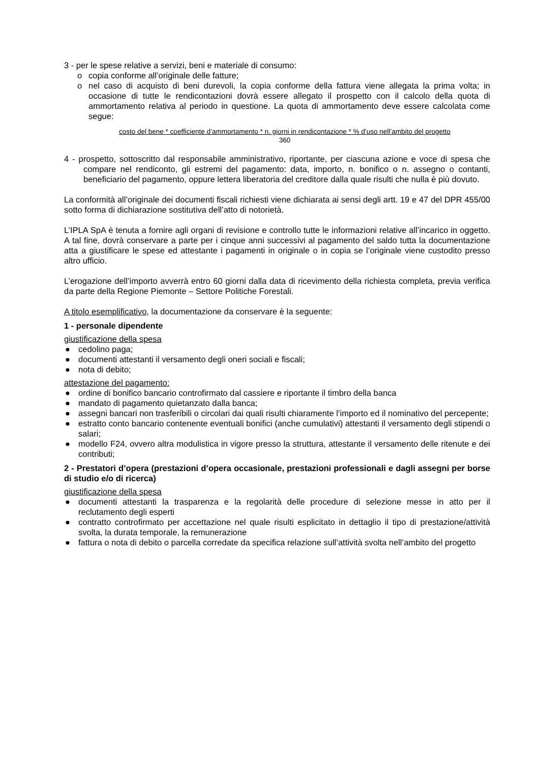3 - per le spese relative a servizi, beni e materiale di consumo:
o copia conforme all’originale delle fatture;
o nel caso di acquisto di beni durevoli, la copia conforme della fattura viene allegata la prima volta; in occasione di tutte le rendicontazioni dovrà essere allegato il prospetto con il calcolo della quota di ammortamento relativa al periodo in questione. La quota di ammortamento deve essere calcolata come segue:
costo del bene * coefficiente d’ammortamento * n. giorni in rendicontazione * % d’uso nell’ambito del progetto
360
4 - prospetto, sottoscritto dal responsabile amministrativo, riportante, per ciascuna azione e voce di spesa che compare nel rendiconto, gli estremi del pagamento: data, importo, n. bonifico o n. assegno o contanti, beneficiario del pagamento, oppure lettera liberatoria del creditore dalla quale risulti che nulla è più dovuto.
La conformità all’originale dei documenti fiscali richiesti viene dichiarata ai sensi degli artt. 19 e 47 del DPR 455/00 sotto forma di dichiarazione sostitutiva dell’atto di notorietà.
L’IPLA SpA è tenuta a fornire agli organi di revisione e controllo tutte le informazioni relative all’incarico in oggetto. A tal fine, dovrà conservare a parte per i cinque anni successivi al pagamento del saldo tutta la documentazione atta a giustificare le spese ed attestante i pagamenti in originale o in copia se l’originale viene custodito presso altro ufficio.
L’erogazione dell’importo avverrà entro 60 giorni dalla data di ricevimento della richiesta completa, previa verifica da parte della Regione Piemonte – Settore Politiche Forestali.
A titolo esemplificativo, la documentazione da conservare è la seguente:
1 - personale dipendente
giustificazione della spesa
● cedolino paga;
● documenti attestanti il versamento degli oneri sociali e fiscali;
● nota di debito;
attestazione del pagamento:
● ordine di bonifico bancario controfirmato dal cassiere e riportante il timbro della banca
● mandato di pagamento quietanzato dalla banca;
● assegni bancari non trasferibili o circolari dai quali risulti chiaramente l’importo ed il nominativo del percepente;
● estratto conto bancario contenente eventuali bonifici (anche cumulativi) attestanti il versamento degli stipendi o salari;
● modello F24, ovvero altra modulistica in vigore presso la struttura, attestante il versamento delle ritenute e dei contributi;
2 - Prestatori d’opera (prestazioni d’opera occasionale, prestazioni professionali e dagli assegni per borse di studio e/o di ricerca)
giustificazione della spesa
● documenti attestanti la trasparenza e la regolarità delle procedure di selezione messe in atto per il reclutamento degli esperti
● contratto controfirmato per accettazione nel quale risulti esplicitato in dettaglio il tipo di prestazione/attività svolta, la durata temporale, la remunerazione
● fattura o nota di debito o parcella corredate da specifica relazione sull’attività svolta nell’ambito del progetto